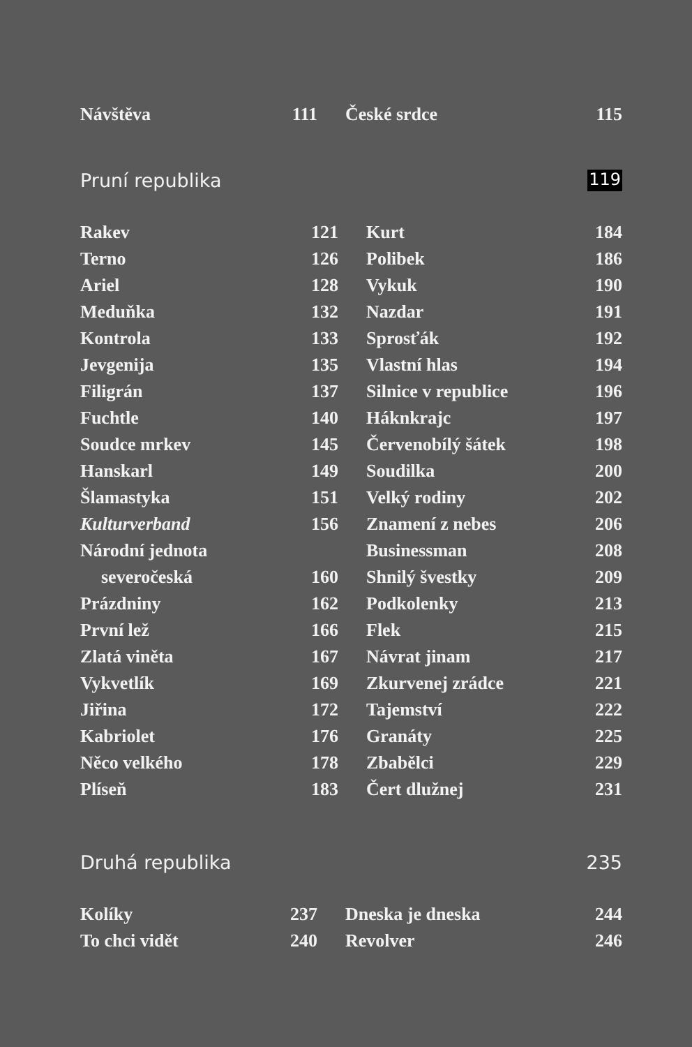| Návštěva | 111 | České srdce | 115 |
Pruní republika 119
| Rakev | 121 | Kurt | 184 |
| Terno | 126 | Polibek | 186 |
| Ariel | 128 | Vykuk | 190 |
| Meduňka | 132 | Nazdar | 191 |
| Kontrola | 133 | Sprosťák | 192 |
| Jevgenija | 135 | Vlastní hlas | 194 |
| Filigrán | 137 | Silnice v republice | 196 |
| Fuchtle | 140 | Háknkrajc | 197 |
| Soudce mrkev | 145 | Červenobílý šátek | 198 |
| Hanskarl | 149 | Soudilka | 200 |
| Šlamastyka | 151 | Velký rodiny | 202 |
| Kulturverband | 156 | Znamení z nebes | 206 |
| Národní jednota | | Businessman | 208 |
| severočeská | 160 | Shnilý švestky | 209 |
| Prázdniny | 162 | Podkolenky | 213 |
| První lež | 166 | Flek | 215 |
| Zlatá viněta | 167 | Návrat jinam | 217 |
| Vykvetlík | 169 | Zkurvenej zrádce | 221 |
| Jiřina | 172 | Tajemství | 222 |
| Kabriolet | 176 | Granáty | 225 |
| Něco velkého | 178 | Zbabělci | 229 |
| Plíseň | 183 | Čert dlužnej | 231 |
Druhá republika 235
| Kolíky | 237 | Dneska je dneska | 244 |
| To chci vidět | 240 | Revolver | 246 |